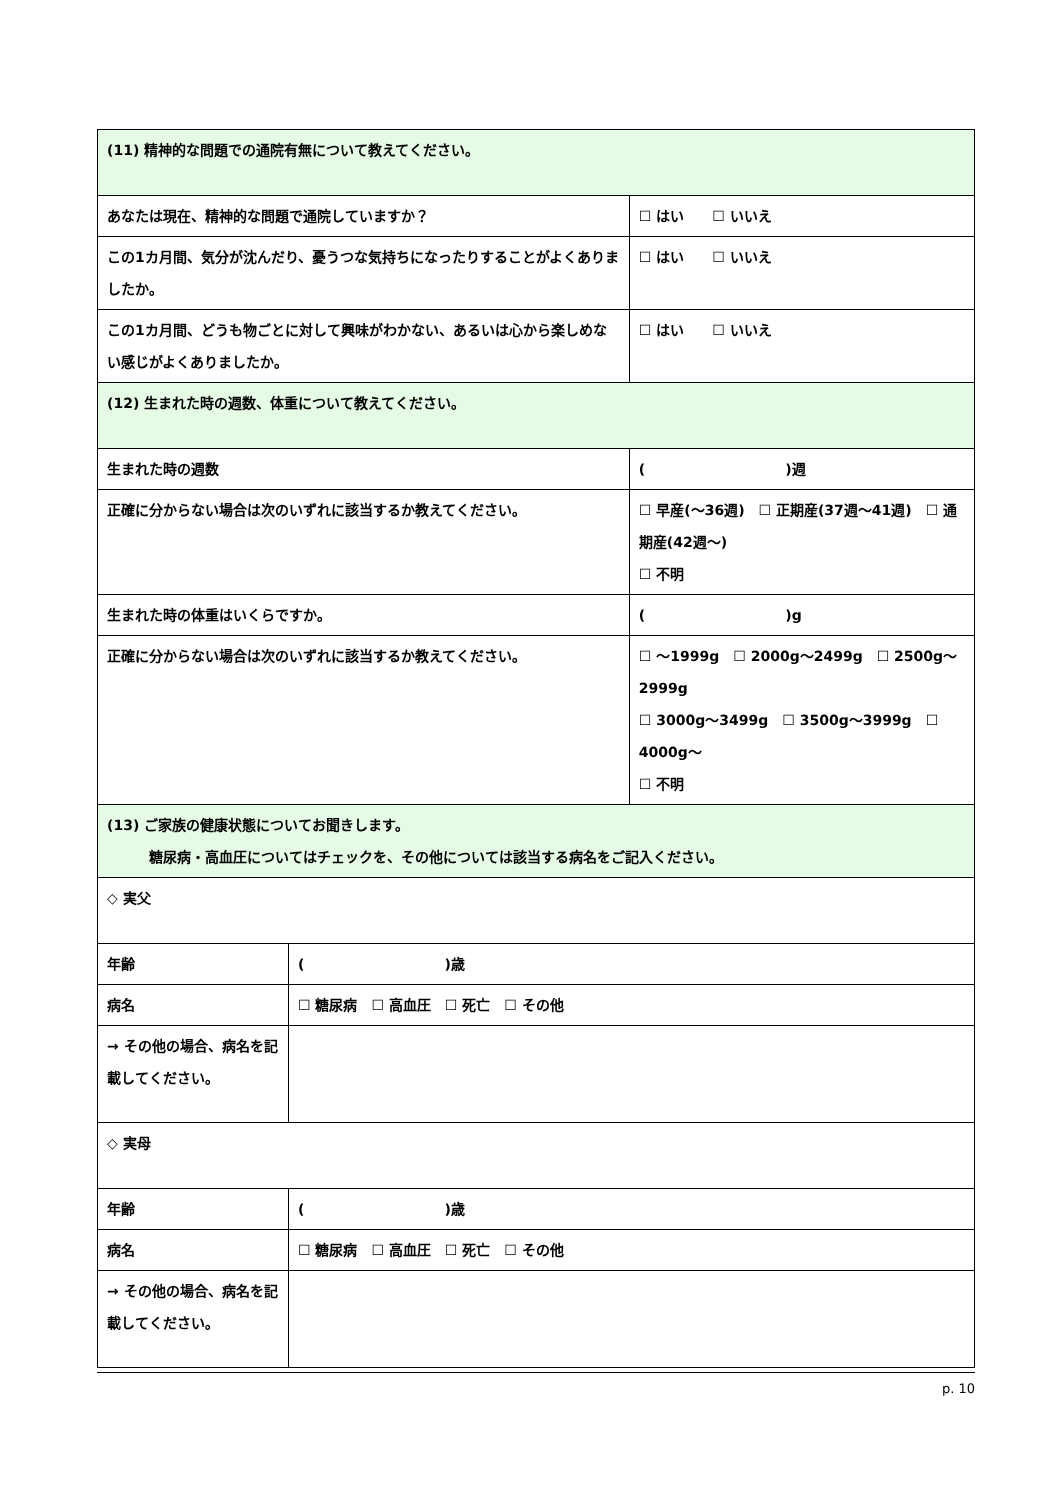| (11) 精神的な問題での通院有無について教えてください。 | | |
| あなたは現在、精神的な問題で通院していますか？ | | ☐ はい ☐ いいえ |
| この1カ月間、気分が沈んだり、憂うつな気持ちになったりすることがよくありましたか。 | | ☐ はい ☐ いいえ |
| この1カ月間、どうも物ごとに対して興味がわかない、あるいは心から楽しめない感じがよくありましたか。 | | ☐ はい ☐ いいえ |
| (12) 生まれた時の週数、体重について教えてください。 | | |
| 生まれた時の週数 | | ( )週 |
| 正確に分からない場合は次のいずれに該当するか教えてください。 | | ☐ 早産(～36週) ☐ 正期産(37週～41週) ☐ 通期産(42週～) ☐ 不明 |
| 生まれた時の体重はいくらですか。 | | ( )g |
| 正確に分からない場合は次のいずれに該当するか教えてください。 | | ☐ ～1999g ☐ 2000g～2499g ☐ 2500g～2999g ☐ 3000g～3499g ☐ 3500g～3999g ☐ 4000g～ ☐ 不明 |
| (13) ご家族の健康状態についてお聞きします。 糖尿病・高血圧についてはチェックを、その他については該当する病名をご記入ください。 | | |
| ◇ 実父 | | |
| 年齢 | ( )歳 | |
| 病名 | ☐ 糖尿病 ☐ 高血圧 ☐ 死亡 ☐ その他 | |
| → その他の場合、病名を記載してください。 | | |
| ◇ 実母 | | |
| 年齢 | ( )歳 | |
| 病名 | ☐ 糖尿病 ☐ 高血圧 ☐ 死亡 ☐ その他 | |
| → その他の場合、病名を記載してください。 | | |
p. 10